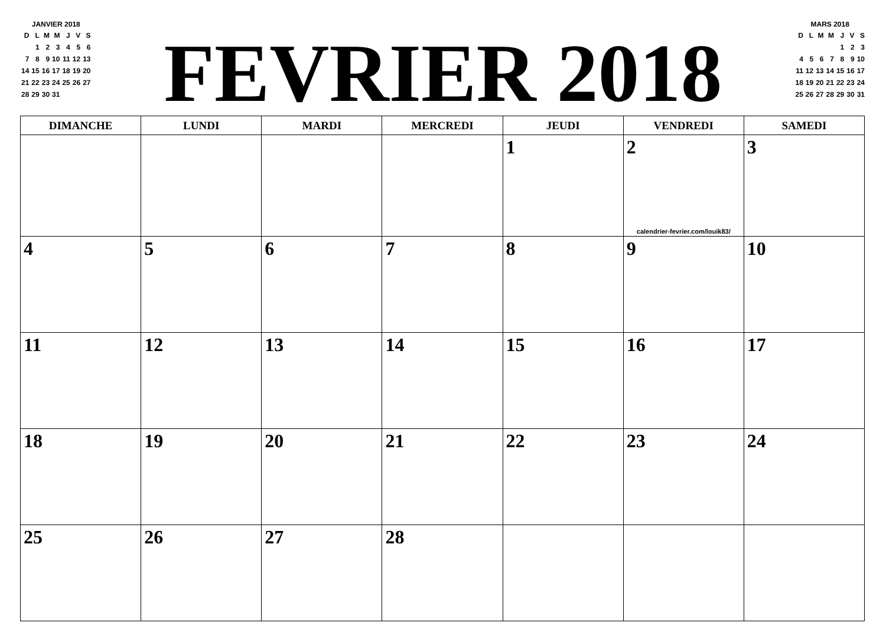JANVIER 2018
| D | L | M | M | J | V | S |
| | 1 | 2 | 3 | 4 | 5 | 6 |
| 7 | 8 | 9 | 10 | 11 | 12 | 13 |
| 14 | 15 | 16 | 17 | 18 | 19 | 20 |
| 21 | 22 | 23 | 24 | 25 | 26 | 27 |
| 28 | 29 | 30 | 31 | | | |
FEVRIER 2018
MARS 2018
| D | L | M | M | J | V | S |
| | | | | 1 | 2 | 3 |
| 4 | 5 | 6 | 7 | 8 | 9 | 10 |
| 11 | 12 | 13 | 14 | 15 | 16 | 17 |
| 18 | 19 | 20 | 21 | 22 | 23 | 24 |
| 25 | 26 | 27 | 28 | 29 | 30 | 31 |
| DIMANCHE | LUNDI | MARDI | MERCREDI | JEUDI | VENDREDI | SAMEDI |
| --- | --- | --- | --- | --- | --- | --- |
| | | | | 1 | 2 calendrier-fevrier.com/louik83/ | 3 |
| 4 | 5 | 6 | 7 | 8 | 9 | 10 |
| 11 | 12 | 13 | 14 | 15 | 16 | 17 |
| 18 | 19 | 20 | 21 | 22 | 23 | 24 |
| 25 | 26 | 27 | 28 | | | |